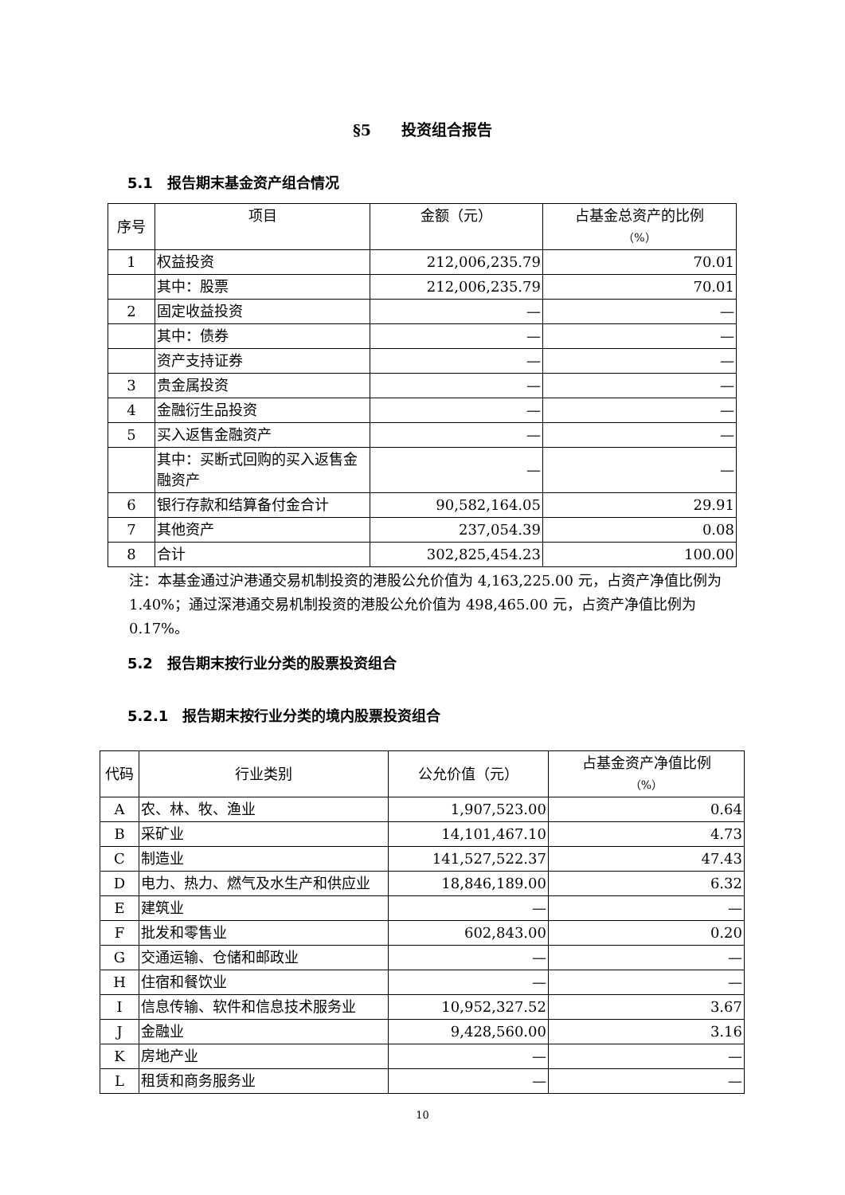§5　　投资组合报告
5.1　报告期末基金资产组合情况
| 序号 | 项目 | 金额（元） | 占基金总资产的比例 （%） |
| --- | --- | --- | --- |
| 1 | 权益投资 | 212,006,235.79 | 70.01 |
| | 其中：股票 | 212,006,235.79 | 70.01 |
| 2 | 固定收益投资 | — | — |
| | 其中：债券 | — | — |
| | 资产支持证券 | — | — |
| 3 | 贵金属投资 | — | — |
| 4 | 金融衍生品投资 | — | — |
| 5 | 买入返售金融资产 | — | — |
| | 其中：买断式回购的买入返售金融资产 | — | — |
| 6 | 银行存款和结算备付金合计 | 90,582,164.05 | 29.91 |
| 7 | 其他资产 | 237,054.39 | 0.08 |
| 8 | 合计 | 302,825,454.23 | 100.00 |
注：本基金通过沪港通交易机制投资的港股公允价值为 4,163,225.00 元，占资产净值比例为 1.40%；通过深港通交易机制投资的港股公允价值为 498,465.00 元，占资产净值比例为 0.17%。
5.2　报告期末按行业分类的股票投资组合
5.2.1　报告期末按行业分类的境内股票投资组合
| 代码 | 行业类别 | 公允价值（元） | 占基金资产净值比例 （%） |
| --- | --- | --- | --- |
| A | 农、林、牧、渔业 | 1,907,523.00 | 0.64 |
| B | 采矿业 | 14,101,467.10 | 4.73 |
| C | 制造业 | 141,527,522.37 | 47.43 |
| D | 电力、热力、燃气及水生产和供应业 | 18,846,189.00 | 6.32 |
| E | 建筑业 | — | — |
| F | 批发和零售业 | 602,843.00 | 0.20 |
| G | 交通运输、仓储和邮政业 | — | — |
| H | 住宿和餐饮业 | — | — |
| I | 信息传输、软件和信息技术服务业 | 10,952,327.52 | 3.67 |
| J | 金融业 | 9,428,560.00 | 3.16 |
| K | 房地产业 | — | — |
| L | 租赁和商务服务业 | — | — |
10